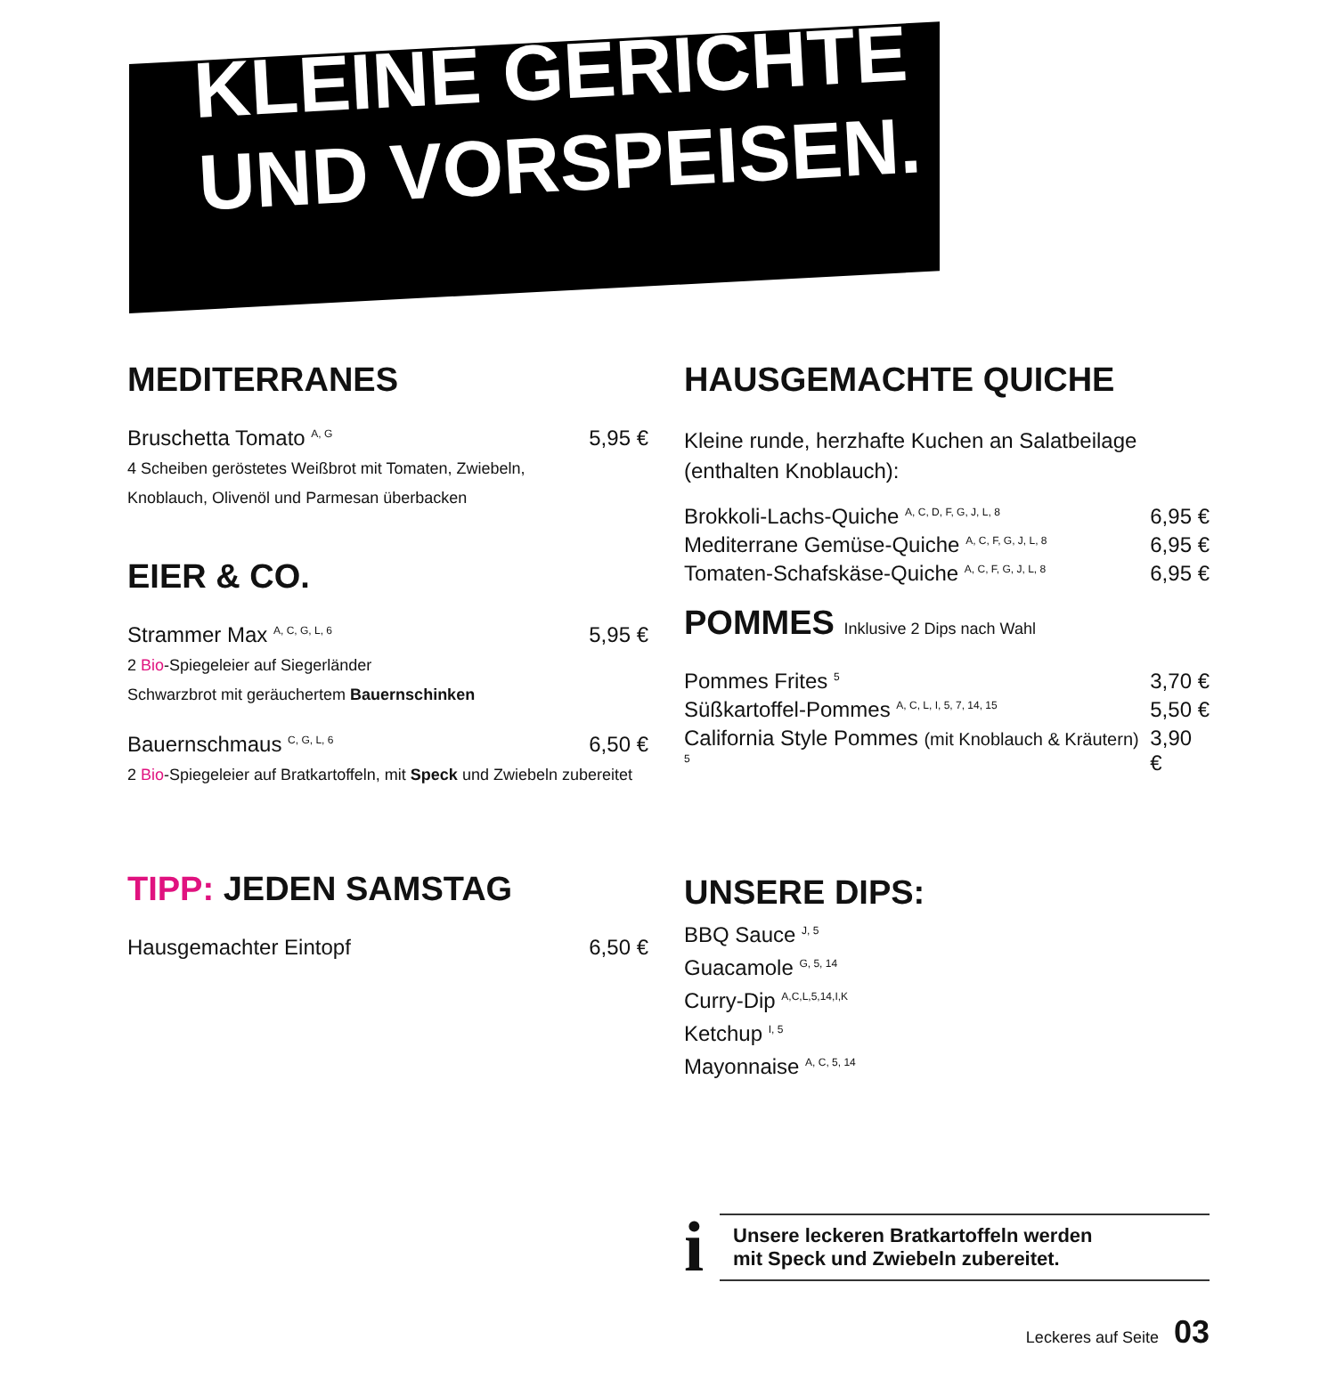KLEINE GERICHTE
UND VORSPEISEN.
MEDITERRANES
Bruschetta Tomato <sup>A, G</sup> 5,95 €
4 Scheiben geröstetes Weißbrot mit Tomaten, Zwiebeln,
Knoblauch, Olivenöl und Parmesan überbacken
EIER & CO.
Strammer Max <sup>A, C, G, L, 6</sup> 5,95 €
2 Bio-Spiegeleier auf Siegerländer
Schwarzbrot mit geräuchertem Bauernschinken
Bauernschmaus <sup>C, G, L, 6</sup> 6,50 €
2 Bio-Spiegeleier auf Bratkartoffeln, mit Speck und Zwiebeln zubereitet
TIPP: JEDEN SAMSTAG
Hausgemachter Eintopf 6,50 €
HAUSGEMACHTE QUICHE
Kleine runde, herzhafte Kuchen an Salatbeilage
(enthalten Knoblauch):
Brokkoli-Lachs-Quiche <sup>A, C, D, F, G, J, L, 8</sup> 6,95 €
Mediterrane Gemüse-Quiche <sup>A, C, F, G, J, L, 8</sup> 6,95 €
Tomaten-Schafskäse-Quiche <sup>A, C, F, G, J, L, 8</sup> 6,95 €
POMMES Inklusive 2 Dips nach Wahl
Pommes Frites <sup>5</sup> 3,70 €
Süßkartoffel-Pommes <sup>A, C, L, I, 5, 7, 14, 15</sup> 5,50 €
California Style Pommes (mit Knoblauch & Kräutern) <sup>5</sup> 3,90 €
UNSERE DIPS:
BBQ Sauce <sup>J, 5</sup>
Guacamole <sup>G, 5, 14</sup>
Curry-Dip <sup>A,C,L,5,14,I,K</sup>
Ketchup <sup>I, 5</sup>
Mayonnaise <sup>A, C, 5, 14</sup>
i
Unsere leckeren Bratkartoffeln werden
mit Speck und Zwiebeln zubereitet.
Leckeres auf Seite 03